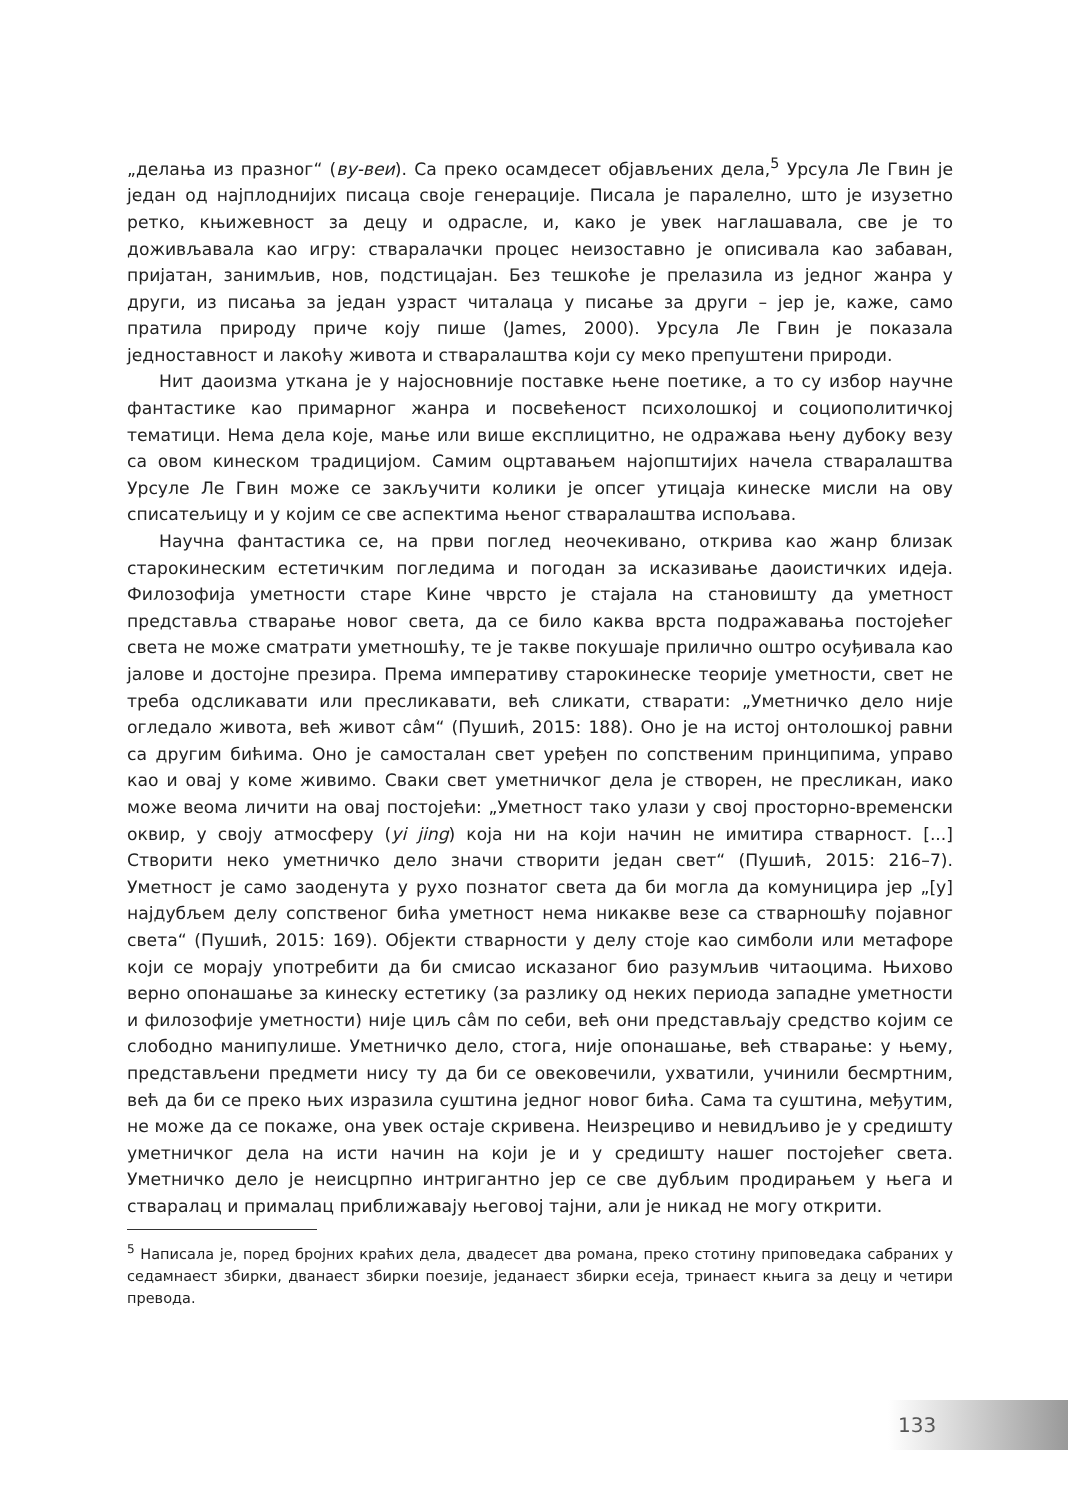„делања из празног“ (ву-веи). Са преко осамдесет објављених дела,<sup>5</sup> Урсула Ле Гвин је један од најплоднијих писаца своје генерације. Писала је паралелно, што је изузетно ретко, књижевност за децу и одрасле, и, како је увек наглашавала, све је то доживљавала као игру: стваралачки процес неизоставно је описивала као забаван, пријатан, занимљив, нов, подстицајан. Без тешкоће је прелазила из једног жанра у други, из писања за један узраст читалаца у писање за други – јер је, каже, само пратила природу приче коју пише (James, 2000). Урсула Ле Гвин је показала једноставност и лакоћу живота и стваралаштва који су меко препуштени природи.
Нит даоизма уткана је у најосновније поставке њене поетике, а то су избор научне фантастике као примарног жанра и посвећеност психолошкој и социополитичкој тематици. Нема дела које, мање или више експлицитно, не одражава њену дубоку везу са овом кинеском традицијом. Самим оцртавањем најопштијих начела стваралаштва Урсуле Ле Гвин може се закључити колики је опсег утицаја кинеске мисли на ову списатељицу и у којим се све аспектима њеног стваралаштва испољава.
Научна фантастика се, на први поглед неочекивано, открива као жанр близак старокинеским естетичким погледима и погодан за исказивање даоистичких идеја. Филозофија уметности старе Кине чврсто је стајала на становишту да уметност представља стварање новог света, да се било каква врста подражавања постојећег света не може сматрати уметношћу, те је такве покушаје прилично оштро осуђивала као јалове и достојне презира. Према императиву старокинеске теорије уметности, свет не треба одсликавати или пресликавати, већ сликати, стварати: „Уметничко дело није огледало живота, већ живот сâм“ (Пушић, 2015: 188). Оно је на истој онтолошкој равни са другим бићима. Оно је самосталан свет уређен по сопственим принципима, управо као и овај у коме живимо. Сваки свет уметничког дела је створен, не пресликан, иако може веома личити на овај постојећи: „Уметност тако улази у свој просторно-временски оквир, у своју атмосферу (yi jing) која ни на који начин не имитира стварност. [...] Створити неко уметничко дело значи створити један свет“ (Пушић, 2015: 216–7). Уметност је само заоденута у рухо познатог света да би могла да комуницира јер „[у] најдубљем делу сопственог бића уметност нема никакве везе са стварношћу појавног света“ (Пушић, 2015: 169). Објекти стварности у делу стоје као симболи или метафоре који се морају употребити да би смисао исказаног био разумљив читаоцима. Њихово верно опонашање за кинеску естетику (за разлику од неких периода западне уметности и филозофије уметности) није циљ сâм по себи, већ они представљају средство којим се слободно манипулише. Уметничко дело, стога, није опонашање, већ стварање: у њему, представљени предмети нису ту да би се овековечили, ухватили, учинили бесмртним, већ да би се преко њих изразила суштина једног новог бића. Сама та суштина, међутим, не може да се покаже, она увек остаје скривена. Неизрециво и невидљиво је у средишту уметничког дела на исти начин на који је и у средишту нашег постојећег света. Уметничко дело је неисцрпно интригантно јер се све дубљим продирањем у њега и стваралац и прималац приближавају његовој тајни, али је никад не могу открити.
<sup>5</sup> Написала је, поред бројних краћих дела, двадесет два романа, преко стотину приповедака сабраних у седамнаест збирки, дванаест збирки поезије, једанаест збирки есеја, тринаест књига за децу и четири превода.
133